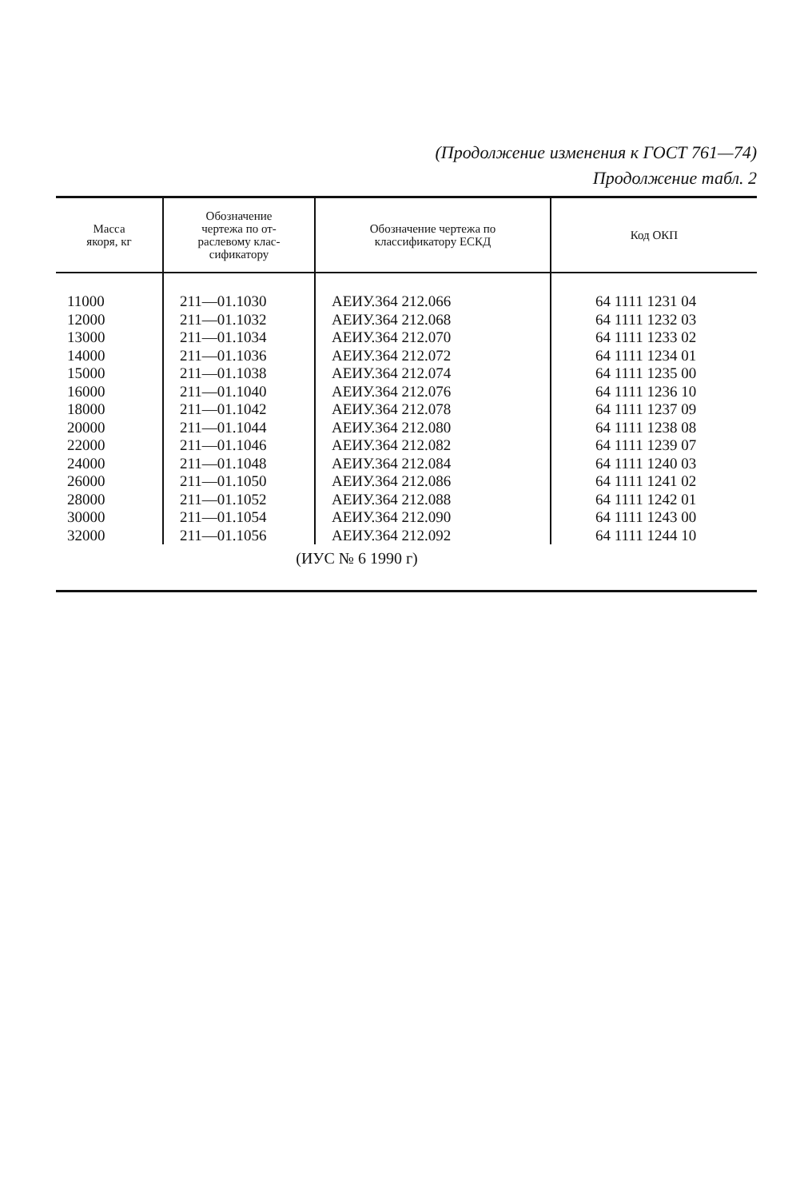(Продолжение изменения к ГОСТ 761—74)
Продолжение табл. 2
| Масса якоря, кг | Обозначение чертежа по от- раслевому клас- сификатору | Обозначение чертежа по классификатору ЕСКД | Код ОКП |
| --- | --- | --- | --- |
| 11000 12000 13000 14000 15000 16000 18000 20000 22000 24000 26000 28000 30000 32000 | 211—01.1030 211—01.1032 211—01.1034 211—01.1036 211—01.1038 211—01.1040 211—01.1042 211—01.1044 211—01.1046 211—01.1048 211—01.1050 211—01.1052 211—01.1054 211—01.1056 | АЕИУ.364 212.066 АЕИУ.364 212.068 АЕИУ.364 212.070 АЕИУ.364 212.072 АЕИУ.364 212.074 АЕИУ.364 212.076 АЕИУ.364 212.078 АЕИУ.364 212.080 АЕИУ.364 212.082 АЕИУ.364 212.084 АЕИУ.364 212.086 АЕИУ.364 212.088 АЕИУ.364 212.090 АЕИУ.364 212.092 | 64 1111 1231 04 64 1111 1232 03 64 1111 1233 02 64 1111 1234 01 64 1111 1235 00 64 1111 1236 10 64 1111 1237 09 64 1111 1238 08 64 1111 1239 07 64 1111 1240 03 64 1111 1241 02 64 1111 1242 01 64 1111 1243 00 64 1111 1244 10 |
| | (ИУС № 6 1990 г) | | |